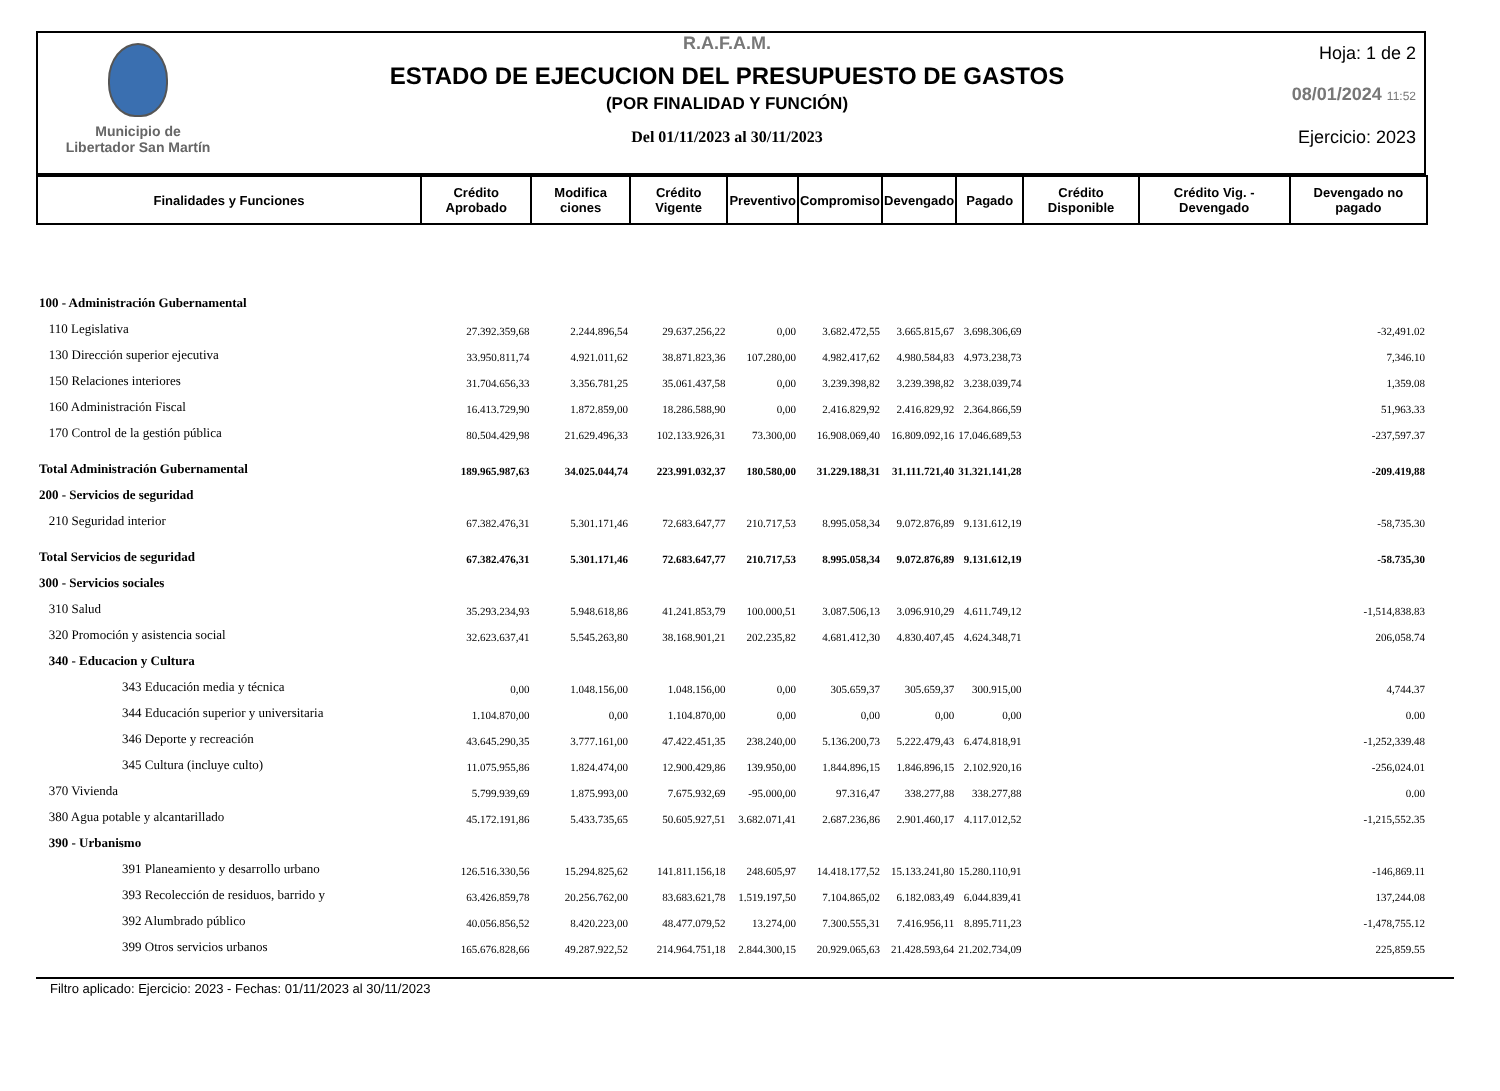Municipio de
Libertador San Martín
R.A.F.A.M.
ESTADO DE EJECUCION DEL PRESUPUESTO DE GASTOS
(POR FINALIDAD Y FUNCIÓN)
Del 01/11/2023 al 30/11/2023
Hoja: 1 de 2
08/01/2024 11:52
Ejercicio: 2023
| Finalidades y Funciones | Crédito Aprobado | Modifica ciones | Crédito Vigente | Preventivo | Compromiso | Devengado | Pagado | Crédito Disponible | Crédito Vig. - Devengado | Devengado no pagado |
| --- | --- | --- | --- | --- | --- | --- | --- | --- | --- | --- |
| 100 - Administración Gubernamental | | | | | | | | | | |
| 110 Legislativa | 27.392.359,68 | 2.244.896,54 | 29.637.256,22 | 0,00 | 3.682.472,55 | 3.665.815,67 | 3.698.306,69 | | | -32,491.02 |
| 130 Dirección superior ejecutiva | 33.950.811,74 | 4.921.011,62 | 38.871.823,36 | 107.280,00 | 4.982.417,62 | 4.980.584,83 | 4.973.238,73 | | | 7,346.10 |
| 150 Relaciones interiores | 31.704.656,33 | 3.356.781,25 | 35.061.437,58 | 0,00 | 3.239.398,82 | 3.239.398,82 | 3.238.039,74 | | | 1,359.08 |
| 160 Administración Fiscal | 16.413.729,90 | 1.872.859,00 | 18.286.588,90 | 0,00 | 2.416.829,92 | 2.416.829,92 | 2.364.866,59 | | | 51,963.33 |
| 170 Control de la gestión pública | 80.504.429,98 | 21.629.496,33 | 102.133.926,31 | 73.300,00 | 16.908.069,40 | 16.809.092,16 | 17.046.689,53 | | | -237,597.37 |
| Total Administración Gubernamental | 189.965.987,63 | 34.025.044,74 | 223.991.032,37 | 180.580,00 | 31.229.188,31 | 31.111.721,40 | 31.321.141,28 | | | -209.419,88 |
| 200 - Servicios de seguridad | | | | | | | | | | |
| 210 Seguridad interior | 67.382.476,31 | 5.301.171,46 | 72.683.647,77 | 210.717,53 | 8.995.058,34 | 9.072.876,89 | 9.131.612,19 | | | -58,735.30 |
| Total Servicios de seguridad | 67.382.476,31 | 5.301.171,46 | 72.683.647,77 | 210.717,53 | 8.995.058,34 | 9.072.876,89 | 9.131.612,19 | | | -58.735,30 |
| 300 - Servicios sociales | | | | | | | | | | |
| 310 Salud | 35.293.234,93 | 5.948.618,86 | 41.241.853,79 | 100.000,51 | 3.087.506,13 | 3.096.910,29 | 4.611.749,12 | | | -1,514,838.83 |
| 320 Promoción y asistencia social | 32.623.637,41 | 5.545.263,80 | 38.168.901,21 | 202.235,82 | 4.681.412,30 | 4.830.407,45 | 4.624.348,71 | | | 206,058.74 |
| 340 - Educacion y Cultura | | | | | | | | | | |
| 343 Educación media y técnica | 0,00 | 1.048.156,00 | 1.048.156,00 | 0,00 | 305.659,37 | 305.659,37 | 300.915,00 | | | 4,744.37 |
| 344 Educación superior y universitaria | 1.104.870,00 | 0,00 | 1.104.870,00 | 0,00 | 0,00 | 0,00 | 0,00 | | | 0.00 |
| 346 Deporte y recreación | 43.645.290,35 | 3.777.161,00 | 47.422.451,35 | 238.240,00 | 5.136.200,73 | 5.222.479,43 | 6.474.818,91 | | | -1,252,339.48 |
| 345 Cultura (incluye culto) | 11.075.955,86 | 1.824.474,00 | 12.900.429,86 | 139.950,00 | 1.844.896,15 | 1.846.896,15 | 2.102.920,16 | | | -256,024.01 |
| 370 Vivienda | 5.799.939,69 | 1.875.993,00 | 7.675.932,69 | -95.000,00 | 97.316,47 | 338.277,88 | 338.277,88 | | | 0.00 |
| 380 Agua potable y alcantarillado | 45.172.191,86 | 5.433.735,65 | 50.605.927,51 | 3.682.071,41 | 2.687.236,86 | 2.901.460,17 | 4.117.012,52 | | | -1,215,552.35 |
| 390 - Urbanismo | | | | | | | | | | |
| 391 Planeamiento y desarrollo urbano | 126.516.330,56 | 15.294.825,62 | 141.811.156,18 | 248.605,97 | 14.418.177,52 | 15.133.241,80 | 15.280.110,91 | | | -146,869.11 |
| 393 Recolección de residuos, barrido y | 63.426.859,78 | 20.256.762,00 | 83.683.621,78 | 1.519.197,50 | 7.104.865,02 | 6.182.083,49 | 6.044.839,41 | | | 137,244.08 |
| 392 Alumbrado público | 40.056.856,52 | 8.420.223,00 | 48.477.079,52 | 13.274,00 | 7.300.555,31 | 7.416.956,11 | 8.895.711,23 | | | -1,478,755.12 |
| 399 Otros servicios urbanos | 165.676.828,66 | 49.287.922,52 | 214.964.751,18 | 2.844.300,15 | 20.929.065,63 | 21.428.593,64 | 21.202.734,09 | | | 225,859.55 |
Filtro aplicado: Ejercicio: 2023 - Fechas: 01/11/2023 al 30/11/2023